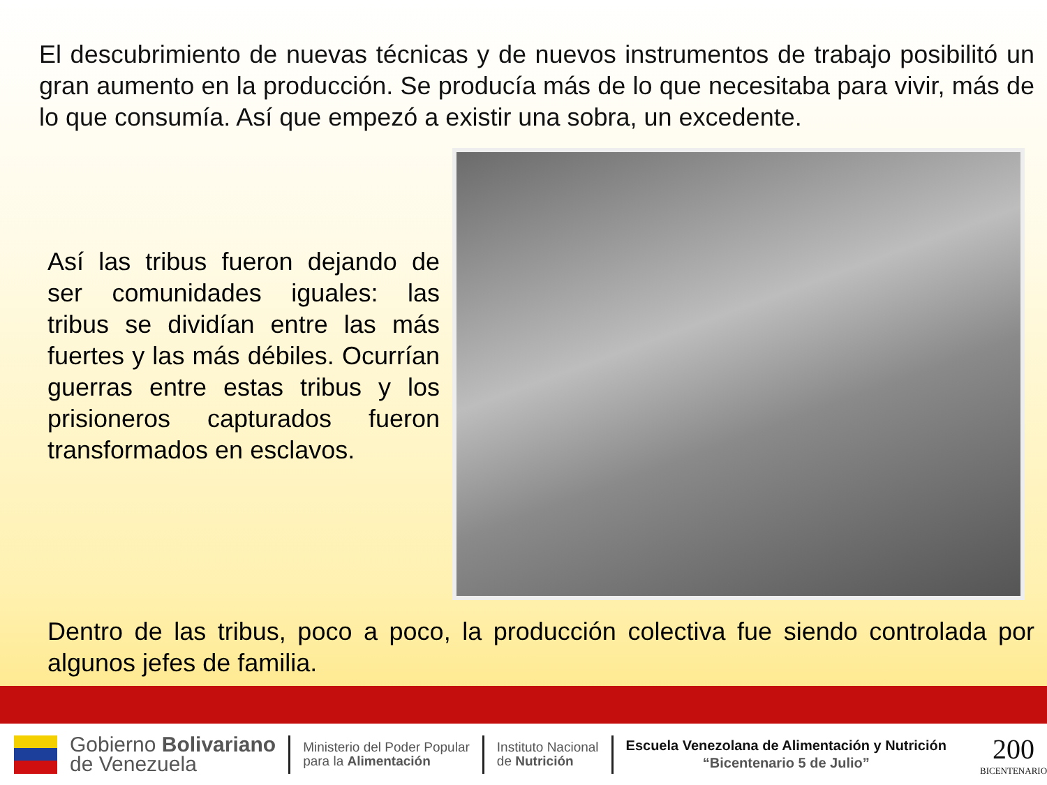El descubrimiento de nuevas técnicas y de nuevos instrumentos de trabajo posibilitó un gran aumento en la producción. Se producía más de lo que necesitaba para vivir, más de lo que consumía. Así que empezó a existir una sobra, un excedente.
Así las tribus fueron dejando de ser comunidades iguales: las tribus se dividían entre las más fuertes y las más débiles. Ocurrían guerras entre estas tribus y los prisioneros capturados fueron transformados en esclavos.
Dentro de las tribus, poco a poco, la producción colectiva fue siendo controlada por algunos jefes de familia.
Gobierno Bolivariano
de Venezuela
Ministerio del Poder Popular
para la Alimentación
Instituto Nacional
de Nutrición
Escuela Venezolana de Alimentación y Nutrición
“Bicentenario 5 de Julio”
200
BICENTENARIO